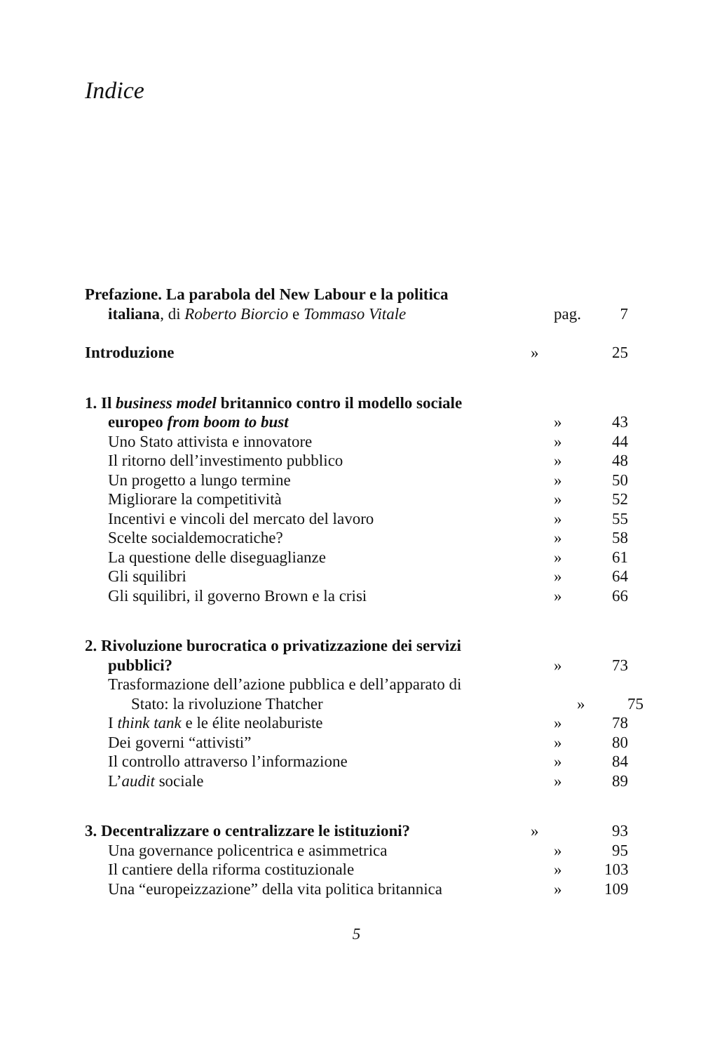Indice
Prefazione. La parabola del New Labour e la politica
italiana, di Roberto Biorcio e Tommaso Vitale
pag. 7
Introduzione » 25
1. Il business model britannico contro il modello sociale
europeo from boom to bust » 43
Uno Stato attivista e innovatore
» 44
Il ritorno dell’investimento pubblico
» 48
Un progetto a lungo termine » 50
Migliorare la competitività » 52
Incentivi e vincoli del mercato del lavoro
» 55
Scelte socialdemocratiche? » 58
La questione delle diseguaglianze
» 61
Gli squilibri » 64
Gli squilibri, il governo Brown e la crisi
» 66
2. Rivoluzione burocratica o privatizzazione dei servizi
pubblici? » 73
Trasformazione dell’azione pubblica e dell’apparato di
Stato: la rivoluzione Thatcher » 75
I think tank e le élite neolaburiste
» 78
Dei governi “attivisti” » 80
Il controllo attraverso l’informazione
» 84
L’audit sociale » 89
3. Decentralizzare o centralizzare le istituzioni?
» 93
Una governance policentrica e asimmetrica
» 95
Il cantiere della riforma costituzionale
» 103
Una “europeizzazione” della vita politica britannica
» 109
5